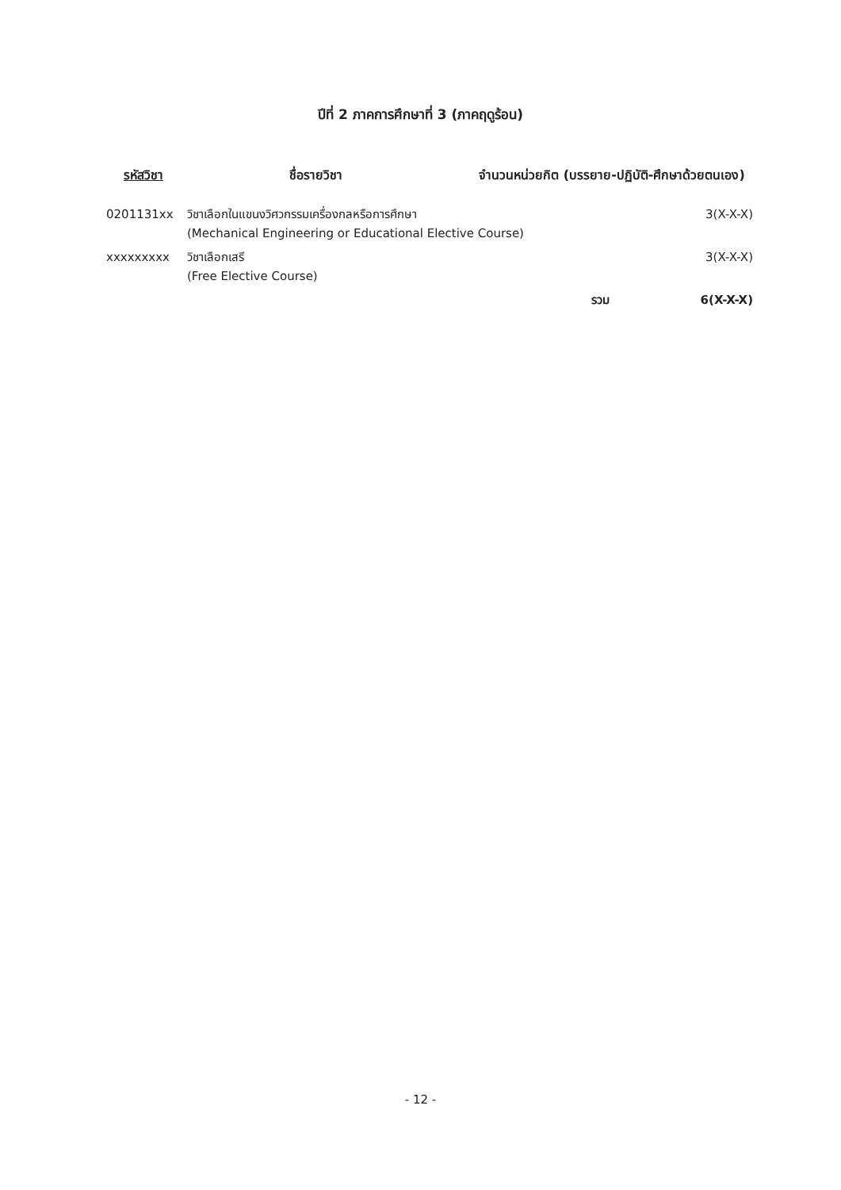ปีที่ 2 ภาคการศึกษาที่ 3 (ภาคฤดูร้อน)
| รหัสวิชา | ชื่อรายวิชา | จำนวนหน่วยกิต (บรรยาย-ปฏิบัติ-ศึกษาด้วยตนเอง) | |
| --- | --- | --- | --- |
| 0201131xx | วิชาเลือกในแขนงวิศวกรรมเครื่องกลหรือการศึกษา (Mechanical Engineering or Educational Elective Course) | | 3(X-X-X) |
| xxxxxxxxx | วิชาเลือกเสรี (Free Elective Course) | | 3(X-X-X) |
| | | รวม | 6(X-X-X) |
- 12 -